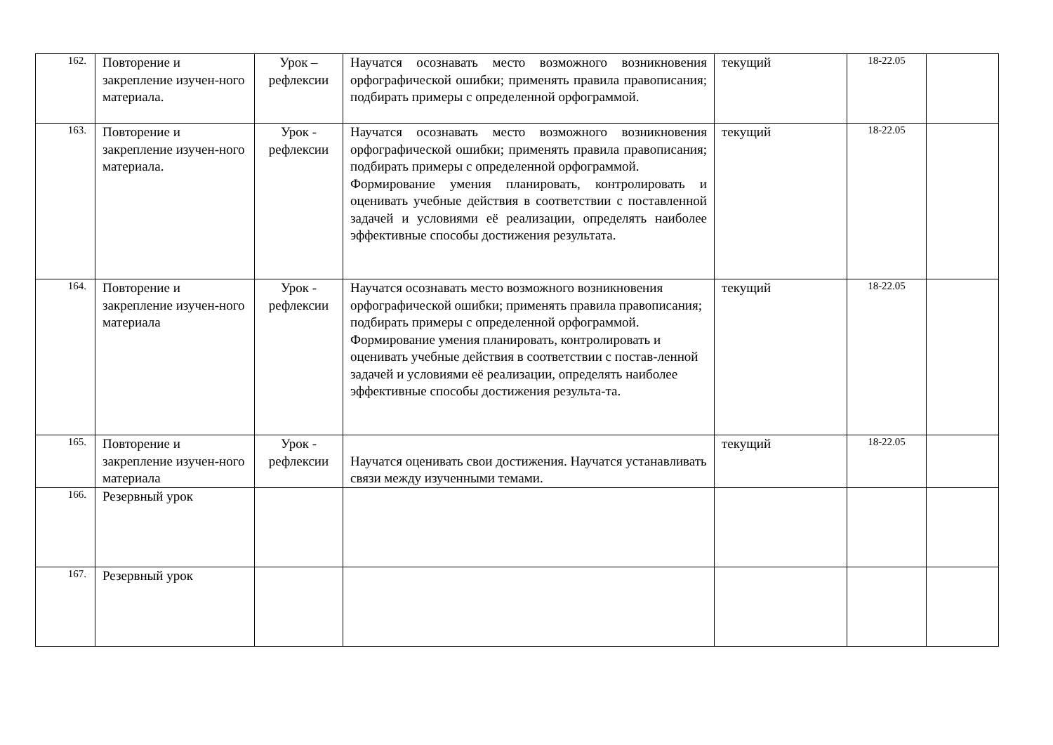| 162. | Повторение и закрепление изучен-ного материала. | Урок – рефлексии | Научатся осознавать место возможного возникновения орфографической ошибки; применять правила правописания; подбирать примеры с определенной орфограммой. | текущий | 18-22.05 | |
| 163. | Повторение и закрепление изучен-ного материала. | Урок - рефлексии | Научатся осознавать место возможного возникновения орфографической ошибки; применять правила правописания; подбирать примеры с определенной орфограммой. Формирование умения планировать, контролировать и оценивать учебные действия в соответствии с поставленной задачей и условиями её реализации, определять наиболее эффективные способы достижения результата. | текущий | 18-22.05 | |
| 164. | Повторение и закрепление изучен-ного материала | Урок - рефлексии | Научатся осознавать место возможного возникновения орфографической ошибки; применять правила правописания; подбирать примеры с определенной орфограммой. Формирование умения планировать, контролировать и оценивать учебные действия в соответствии с постав-ленной задачей и условиями её реализации, определять наиболее эффективные способы достижения результа-та. | текущий | 18-22.05 | |
| 165. | Повторение и закрепление изучен-ного материала | Урок - рефлексии | Научатся оценивать свои достижения. Научатся устанавливать связи между изученными темами. | текущий | 18-22.05 | |
| 166. | Резервный урок | | | | | |
| 167. | Резервный урок | | | | | |